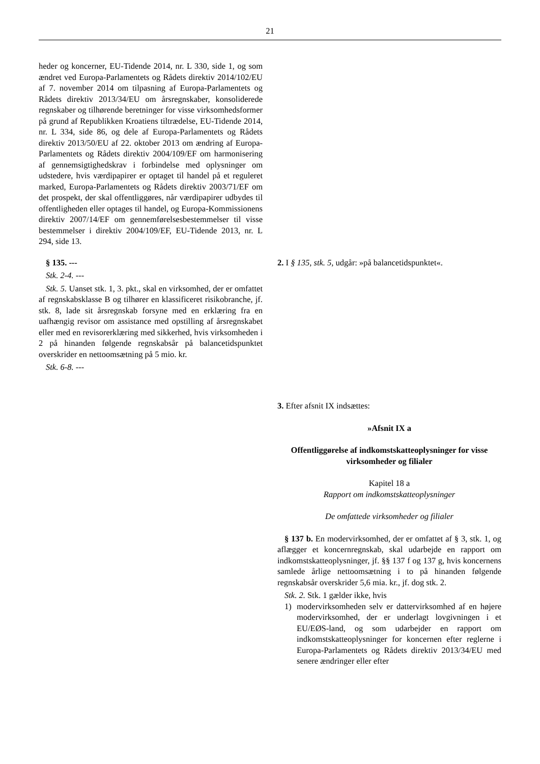21
heder og koncerner, EU-Tidende 2014, nr. L 330, side 1, og som ændret ved Europa-Parlamentets og Rådets direktiv 2014/102/EU af 7. november 2014 om tilpasning af Europa-Parlamentets og Rådets direktiv 2013/34/EU om årsregnskaber, konsoliderede regnskaber og tilhørende beretninger for visse virksomhedsformer på grund af Republikken Kroatiens tiltrædelse, EU-Tidende 2014, nr. L 334, side 86, og dele af Europa-Parlamentets og Rådets direktiv 2013/50/EU af 22. oktober 2013 om ændring af Europa-Parlamentets og Rådets direktiv 2004/109/EF om harmonisering af gennemsigtighedskrav i forbindelse med oplysninger om udstedere, hvis værdipapirer er optaget til handel på et reguleret marked, Europa-Parlamentets og Rådets direktiv 2003/71/EF om det prospekt, der skal offentliggøres, når værdipapirer udbydes til offentligheden eller optages til handel, og Europa-Kommissionens direktiv 2007/14/EF om gennemførelsesbestemmelser til visse bestemmelser i direktiv 2004/109/EF, EU-Tidende 2013, nr. L 294, side 13.
§ 135. ---
Stk. 2-4. ---
Stk. 5. Uanset stk. 1, 3. pkt., skal en virksomhed, der er omfattet af regnskabsklasse B og tilhører en klassificeret risikobranche, jf. stk. 8, lade sit årsregnskab forsyne med en erklæring fra en uafhængig revisor om assistance med opstilling af årsregnskabet eller med en revisorerklæring med sikkerhed, hvis virksomheden i 2 på hinanden følgende regnskabsår på balancetidspunktet overskrider en nettoomsætning på 5 mio. kr.
Stk. 6-8. ---
2. I § 135, stk. 5, udgår: »på balancetidspunktet«.
3. Efter afsnit IX indsættes:
»Afsnit IX a
Offentliggørelse af indkomstskatteoplysninger for visse virksomheder og filialer
Kapitel 18 a
Rapport om indkomstskatteoplysninger
De omfattede virksomheder og filialer
§ 137 b. En modervirksomhed, der er omfattet af § 3, stk. 1, og aflægger et koncernregnskab, skal udarbejde en rapport om indkomstskatteoplysninger, jf. §§ 137 f og 137 g, hvis koncernens samlede årlige nettoomsætning i to på hinanden følgende regnskabsår overskrider 5,6 mia. kr., jf. dog stk. 2.
Stk. 2. Stk. 1 gælder ikke, hvis
1) modervirksomheden selv er dattervirksomhed af en højere modervirksomhed, der er underlagt lovgivningen i et EU/EØS-land, og som udarbejder en rapport om indkomstskatteoplysninger for koncernen efter reglerne i Europa-Parlamentets og Rådets direktiv 2013/34/EU med senere ændringer eller efter